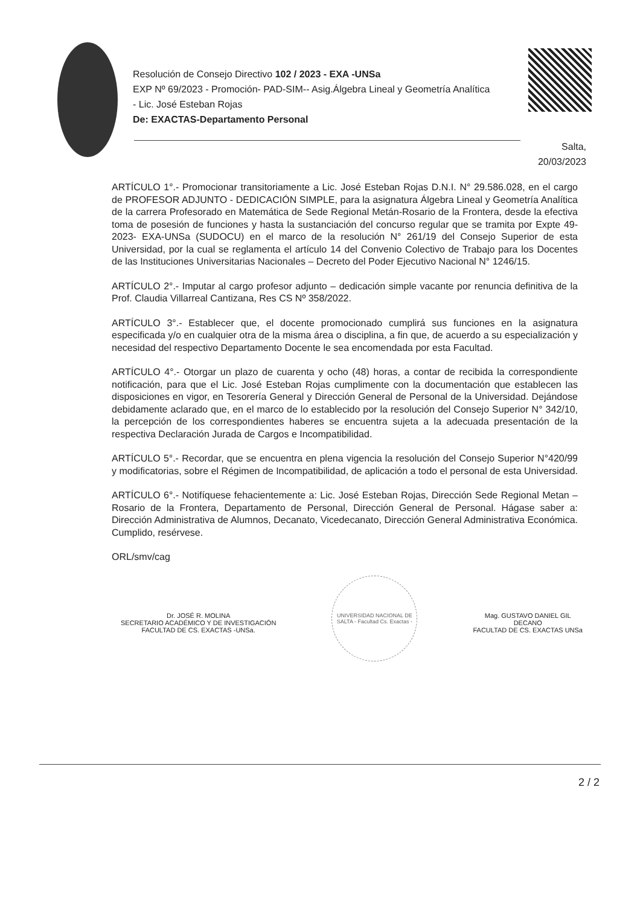Resolución de Consejo Directivo 102 / 2023 - EXA -UNSa
EXP Nº 69/2023 - Promoción- PAD-SIM-- Asig.Álgebra Lineal y Geometría Analítica - Lic. José Esteban Rojas
De: EXACTAS-Departamento Personal
Salta,
20/03/2023
ARTÍCULO 1°.- Promocionar transitoriamente a Lic. José Esteban Rojas D.N.I. N° 29.586.028, en el cargo de PROFESOR ADJUNTO - DEDICACIÓN SIMPLE, para la asignatura Álgebra Lineal y Geometría Analítica de la carrera Profesorado en Matemática de Sede Regional Metán-Rosario de la Frontera, desde la efectiva toma de posesión de funciones y hasta la sustanciación del concurso regular que se tramita por Expte 49-2023- EXA-UNSa (SUDOCU) en el marco de la resolución N° 261/19 del Consejo Superior de esta Universidad, por la cual se reglamenta el artículo 14 del Convenio Colectivo de Trabajo para los Docentes de las Instituciones Universitarias Nacionales – Decreto del Poder Ejecutivo Nacional N° 1246/15.
ARTÍCULO 2°.- Imputar al cargo profesor adjunto – dedicación simple vacante por renuncia definitiva de la Prof. Claudia Villarreal Cantizana, Res CS Nº 358/2022.
ARTÍCULO 3°.- Establecer que, el docente promocionado cumplirá sus funciones en la asignatura especificada y/o en cualquier otra de la misma área o disciplina, a fin que, de acuerdo a su especialización y necesidad del respectivo Departamento Docente le sea encomendada por esta Facultad.
ARTÍCULO 4°.- Otorgar un plazo de cuarenta y ocho (48) horas, a contar de recibida la correspondiente notificación, para que el Lic. José Esteban Rojas cumplimente con la documentación que establecen las disposiciones en vigor, en Tesorería General y Dirección General de Personal de la Universidad. Dejándose debidamente aclarado que, en el marco de lo establecido por la resolución del Consejo Superior N° 342/10, la percepción de los correspondientes haberes se encuentra sujeta a la adecuada presentación de la respectiva Declaración Jurada de Cargos e Incompatibilidad.
ARTÍCULO 5°.- Recordar, que se encuentra en plena vigencia la resolución del Consejo Superior N°420/99 y modificatorias, sobre el Régimen de Incompatibilidad, de aplicación a todo el personal de esta Universidad.
ARTÍCULO 6°.- Notifíquese fehacientemente a: Lic. José Esteban Rojas, Dirección Sede Regional Metan – Rosario de la Frontera, Departamento de Personal, Dirección General de Personal. Hágase saber a: Dirección Administrativa de Alumnos, Decanato, Vicedecanato, Dirección General Administrativa Económica. Cumplido, resérvese.
ORL/smv/cag
Dr. JOSÉ R. MOLINA
SECRETARIO ACADÉMICO Y DE INVESTIGACIÓN
FACULTAD DE CS. EXACTAS -UNSa.
UNIVERSIDAD NACIONAL DE SALTA - Facultad Cs. Exactas -
Mag. GUSTAVO DANIEL GIL
DECANO
FACULTAD DE CS. EXACTAS UNSa
2 / 2